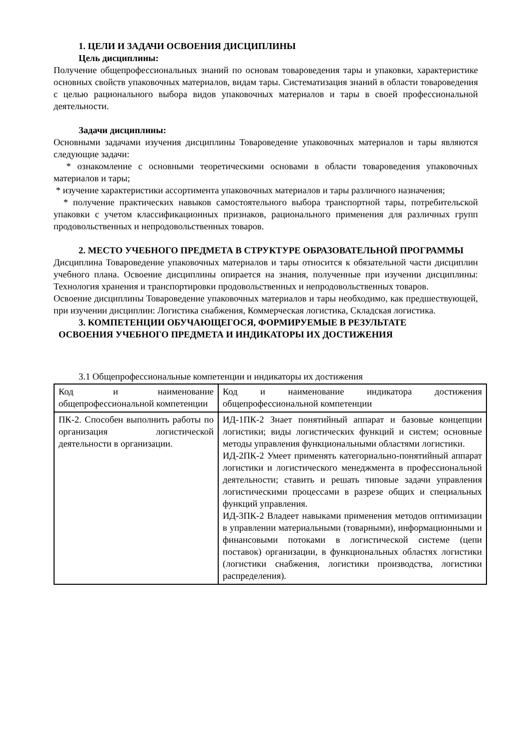1. ЦЕЛИ И ЗАДАЧИ ОСВОЕНИЯ ДИСЦИПЛИНЫ
Цель дисциплины:
Получение общепрофессиональных знаний по основам товароведения тары и упаковки, характеристике основных свойств упаковочных материалов, видам тары. Систематизация знаний в области товароведения с целью рационального выбора видов упаковочных материалов и тары в своей профессиональной деятельности.
Задачи дисциплины:
Основными задачами изучения дисциплины Товароведение упаковочных материалов и тары являются следующие задачи:
* ознакомление с основными теоретическими основами в области товароведения упаковочных материалов и тары;
* изучение характеристики ассортимента упаковочных материалов и тары различного назначения;
* получение практических навыков самостоятельного выбора транспортной тары, потребительской упаковки с учетом классификационных признаков, рационального применения для различных групп продовольственных и непродовольственных товаров.
2. МЕСТО УЧЕБНОГО ПРЕДМЕТА В СТРУКТУРЕ ОБРАЗОВАТЕЛЬНОЙ ПРОГРАММЫ
Дисциплина Товароведение упаковочных материалов и тары относится к обязательной части дисциплин учебного плана. Освоение дисциплины опирается на знания, полученные при изучении дисциплины: Технология хранения и транспортировки продовольственных и непродовольственных товаров.
Освоение дисциплины Товароведение упаковочных материалов и тары необходимо, как предшествующей, при изучении дисциплин: Логистика снабжения, Коммерческая логистика, Складская логистика.
3. КОМПЕТЕНЦИИ ОБУЧАЮЩЕГОСЯ, ФОРМИРУЕМЫЕ В РЕЗУЛЬТАТЕ
ОСВОЕНИЯ УЧЕБНОГО ПРЕДМЕТА И ИНДИКАТОРЫ ИХ ДОСТИЖЕНИЯ
3.1 Общепрофессиональные компетенции и индикаторы их достижения
| Код и наименование общепрофессиональной компетенции | Код и наименование индикатора достижения общепрофессиональной компетенции |
| ПК-2. Способен выполнить работы по организация логистической деятельности в организации. | ИД-1ПК-2 Знает понятийный аппарат и базовые концепции логистики; виды логистических функций и систем; основные методы управления функциональными областями логистики. ИД-2ПК-2 Умеет применять категориально-понятийный аппарат логистики и логистического менеджмента в профессиональной деятельности; ставить и решать типовые задачи управления логистическими процессами в разрезе общих и специальных функций управления. ИД-3ПК-2 Владеет навыками применения методов оптимизации в управлении материальными (товарными), информационными и финансовыми потоками в логистической системе (цепи поставок) организации, в функциональных областях логистики (логистики снабжения, логистики производства, логистики распределения). |